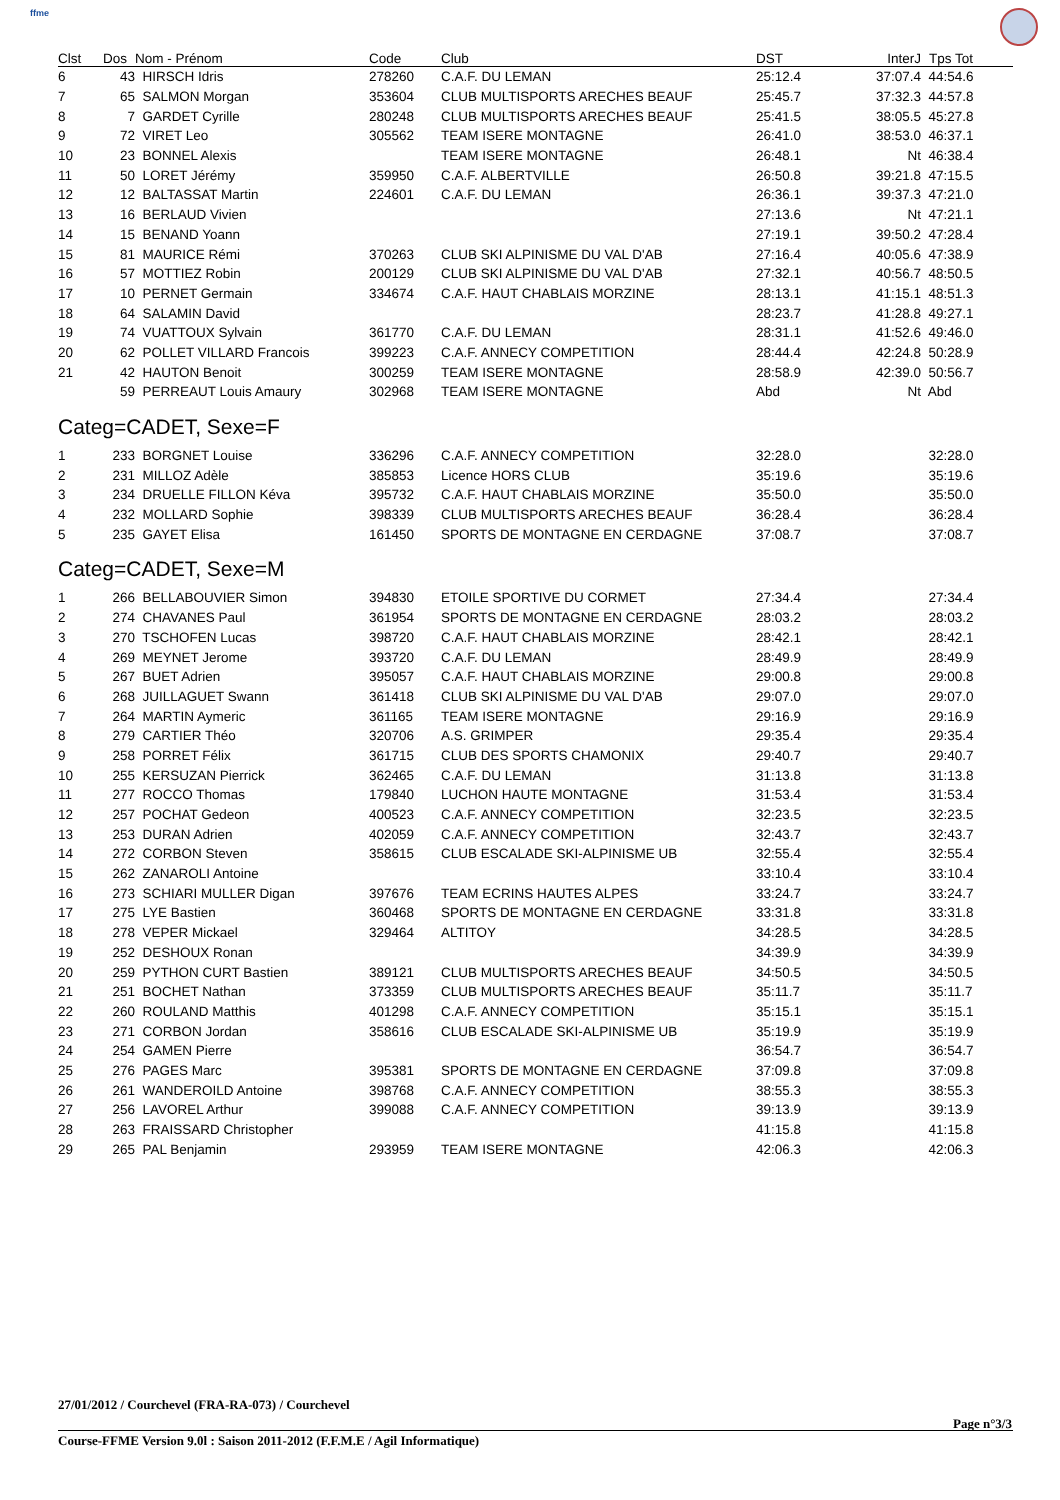ffme
| Clst | Dos | Nom - Prénom | Code | Club | DST | InterJ | Tps Tot |
| --- | --- | --- | --- | --- | --- | --- | --- |
| 6 | 43 | HIRSCH Idris | 278260 | C.A.F. DU LEMAN | 25:12.4 | 37:07.4 | 44:54.6 |
| 7 | 65 | SALMON Morgan | 353604 | CLUB MULTISPORTS ARECHES BEAUF | 25:45.7 | 37:32.3 | 44:57.8 |
| 8 | 7 | GARDET Cyrille | 280248 | CLUB MULTISPORTS ARECHES BEAUF | 25:41.5 | 38:05.5 | 45:27.8 |
| 9 | 72 | VIRET Leo | 305562 | TEAM ISERE MONTAGNE | 26:41.0 | 38:53.0 | 46:37.1 |
| 10 | 23 | BONNEL Alexis | | TEAM ISERE MONTAGNE | 26:48.1 | Nt | 46:38.4 |
| 11 | 50 | LORET Jérémy | 359950 | C.A.F. ALBERTVILLE | 26:50.8 | 39:21.8 | 47:15.5 |
| 12 | 12 | BALTASSAT Martin | 224601 | C.A.F. DU LEMAN | 26:36.1 | 39:37.3 | 47:21.0 |
| 13 | 16 | BERLAUD Vivien | | | 27:13.6 | Nt | 47:21.1 |
| 14 | 15 | BENAND Yoann | | | 27:19.1 | 39:50.2 | 47:28.4 |
| 15 | 81 | MAURICE Rémi | 370263 | CLUB SKI ALPINISME DU VAL D'AB | 27:16.4 | 40:05.6 | 47:38.9 |
| 16 | 57 | MOTTIEZ Robin | 200129 | CLUB SKI ALPINISME DU VAL D'AB | 27:32.1 | 40:56.7 | 48:50.5 |
| 17 | 10 | PERNET Germain | 334674 | C.A.F. HAUT CHABLAIS MORZINE | 28:13.1 | 41:15.1 | 48:51.3 |
| 18 | 64 | SALAMIN David | | | 28:23.7 | 41:28.8 | 49:27.1 |
| 19 | 74 | VUATTOUX Sylvain | 361770 | C.A.F. DU LEMAN | 28:31.1 | 41:52.6 | 49:46.0 |
| 20 | 62 | POLLET VILLARD Francois | 399223 | C.A.F. ANNECY COMPETITION | 28:44.4 | 42:24.8 | 50:28.9 |
| 21 | 42 | HAUTON Benoit | 300259 | TEAM ISERE MONTAGNE | 28:58.9 | 42:39.0 | 50:56.7 |
| | 59 | PERREAUT Louis Amaury | 302968 | TEAM ISERE MONTAGNE | Abd | Nt | Abd |
| Categ=CADET, Sexe=F | | | | | | | |
| 1 | 233 | BORGNET Louise | 336296 | C.A.F. ANNECY COMPETITION | 32:28.0 | | 32:28.0 |
| 2 | 231 | MILLOZ Adèle | 385853 | Licence HORS CLUB | 35:19.6 | | 35:19.6 |
| 3 | 234 | DRUELLE FILLON Kéva | 395732 | C.A.F. HAUT CHABLAIS MORZINE | 35:50.0 | | 35:50.0 |
| 4 | 232 | MOLLARD Sophie | 398339 | CLUB MULTISPORTS ARECHES BEAUF | 36:28.4 | | 36:28.4 |
| 5 | 235 | GAYET Elisa | 161450 | SPORTS DE MONTAGNE EN CERDAGNE | 37:08.7 | | 37:08.7 |
| Categ=CADET, Sexe=M | | | | | | | |
| 1 | 266 | BELLABOUVIER Simon | 394830 | ETOILE SPORTIVE DU CORMET | 27:34.4 | | 27:34.4 |
| 2 | 274 | CHAVANES Paul | 361954 | SPORTS DE MONTAGNE EN CERDAGNE | 28:03.2 | | 28:03.2 |
| 3 | 270 | TSCHOFEN Lucas | 398720 | C.A.F. HAUT CHABLAIS MORZINE | 28:42.1 | | 28:42.1 |
| 4 | 269 | MEYNET Jerome | 393720 | C.A.F. DU LEMAN | 28:49.9 | | 28:49.9 |
| 5 | 267 | BUET Adrien | 395057 | C.A.F. HAUT CHABLAIS MORZINE | 29:00.8 | | 29:00.8 |
| 6 | 268 | JUILLAGUET Swann | 361418 | CLUB SKI ALPINISME DU VAL D'AB | 29:07.0 | | 29:07.0 |
| 7 | 264 | MARTIN Aymeric | 361165 | TEAM ISERE MONTAGNE | 29:16.9 | | 29:16.9 |
| 8 | 279 | CARTIER Théo | 320706 | A.S. GRIMPER | 29:35.4 | | 29:35.4 |
| 9 | 258 | PORRET Félix | 361715 | CLUB DES SPORTS CHAMONIX | 29:40.7 | | 29:40.7 |
| 10 | 255 | KERSUZAN Pierrick | 362465 | C.A.F. DU LEMAN | 31:13.8 | | 31:13.8 |
| 11 | 277 | ROCCO Thomas | 179840 | LUCHON HAUTE MONTAGNE | 31:53.4 | | 31:53.4 |
| 12 | 257 | POCHAT Gedeon | 400523 | C.A.F. ANNECY COMPETITION | 32:23.5 | | 32:23.5 |
| 13 | 253 | DURAN Adrien | 402059 | C.A.F. ANNECY COMPETITION | 32:43.7 | | 32:43.7 |
| 14 | 272 | CORBON Steven | 358615 | CLUB ESCALADE SKI-ALPINISME UB | 32:55.4 | | 32:55.4 |
| 15 | 262 | ZANAROLI Antoine | | | 33:10.4 | | 33:10.4 |
| 16 | 273 | SCHIARI MULLER Digan | 397676 | TEAM ECRINS HAUTES ALPES | 33:24.7 | | 33:24.7 |
| 17 | 275 | LYE Bastien | 360468 | SPORTS DE MONTAGNE EN CERDAGNE | 33:31.8 | | 33:31.8 |
| 18 | 278 | VEPER Mickael | 329464 | ALTITOY | 34:28.5 | | 34:28.5 |
| 19 | 252 | DESHOUX Ronan | | | 34:39.9 | | 34:39.9 |
| 20 | 259 | PYTHON CURT Bastien | 389121 | CLUB MULTISPORTS ARECHES BEAUF | 34:50.5 | | 34:50.5 |
| 21 | 251 | BOCHET Nathan | 373359 | CLUB MULTISPORTS ARECHES BEAUF | 35:11.7 | | 35:11.7 |
| 22 | 260 | ROULAND Matthis | 401298 | C.A.F. ANNECY COMPETITION | 35:15.1 | | 35:15.1 |
| 23 | 271 | CORBON Jordan | 358616 | CLUB ESCALADE SKI-ALPINISME UB | 35:19.9 | | 35:19.9 |
| 24 | 254 | GAMEN Pierre | | | 36:54.7 | | 36:54.7 |
| 25 | 276 | PAGES Marc | 395381 | SPORTS DE MONTAGNE EN CERDAGNE | 37:09.8 | | 37:09.8 |
| 26 | 261 | WANDEROILD Antoine | 398768 | C.A.F. ANNECY COMPETITION | 38:55.3 | | 38:55.3 |
| 27 | 256 | LAVOREL Arthur | 399088 | C.A.F. ANNECY COMPETITION | 39:13.9 | | 39:13.9 |
| 28 | 263 | FRAISSARD Christopher | | | 41:15.8 | | 41:15.8 |
| 29 | 265 | PAL Benjamin | 293959 | TEAM ISERE MONTAGNE | 42:06.3 | | 42:06.3 |
27/01/2012 / Courchevel (FRA-RA-073) / Courchevel
Page n°3/3
Course-FFME Version 9.0l : Saison 2011-2012 (F.F.M.E / Agil Informatique)